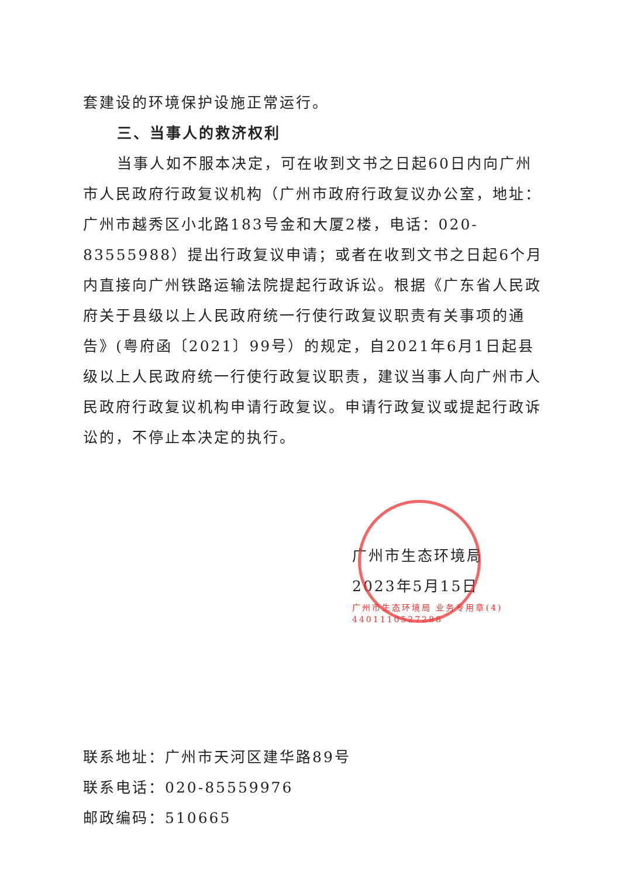套建设的环境保护设施正常运行。
三、当事人的救济权利
当事人如不服本决定，可在收到文书之日起60日内向广州市人民政府行政复议机构（广州市政府行政复议办公室，地址：广州市越秀区小北路183号金和大厦2楼，电话：020-83555988）提出行政复议申请；或者在收到文书之日起6个月内直接向广州铁路运输法院提起行政诉讼。根据《广东省人民政府关于县级以上人民政府统一行使行政复议职责有关事项的通告》(粤府函〔2021〕99号）的规定，自2021年6月1日起县级以上人民政府统一行使行政复议职责，建议当事人向广州市人民政府行政复议机构申请行政复议。申请行政复议或提起行政诉讼的，不停止本决定的执行。
广州市生态环境局
2023年5月15日
广州市生态环境局 业务专用章(4) 4401110527288
联系地址：广州市天河区建华路89号
联系电话：020-85559976
邮政编码：510665